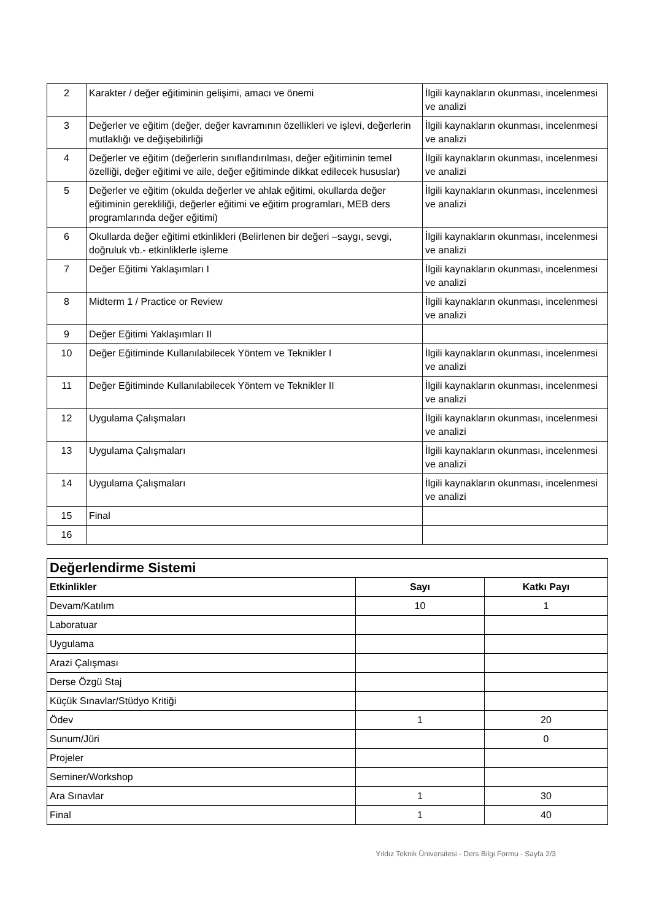| 2 | Karakter / değer eğitiminin gelişimi, amacı ve önemi | İlgili kaynakların okunması, incelenmesi ve analizi |
| 3 | Değerler ve eğitim (değer, değer kavramının özellikleri ve işlevi, değerlerin mutlaklığı ve değişebilirliği | İlgili kaynakların okunması, incelenmesi ve analizi |
| 4 | Değerler ve eğitim (değerlerin sınıflandırılması, değer eğitiminin temel özelliği, değer eğitimi ve aile, değer eğitiminde dikkat edilecek hususlar) | İlgili kaynakların okunması, incelenmesi ve analizi |
| 5 | Değerler ve eğitim (okulda değerler ve ahlak eğitimi, okullarda değer eğitiminin gerekliliği, değerler eğitimi ve eğitim programları, MEB ders programlarında değer eğitimi) | İlgili kaynakların okunması, incelenmesi ve analizi |
| 6 | Okullarda değer eğitimi etkinlikleri (Belirlenen bir değeri –saygı, sevgi, doğruluk vb.- etkinliklerle işleme | İlgili kaynakların okunması, incelenmesi ve analizi |
| 7 | Değer Eğitimi Yaklaşımları I | İlgili kaynakların okunması, incelenmesi ve analizi |
| 8 | Midterm 1 / Practice or Review | İlgili kaynakların okunması, incelenmesi ve analizi |
| 9 | Değer Eğitimi Yaklaşımları II | |
| 10 | Değer Eğitiminde Kullanılabilecek Yöntem ve Teknikler I | İlgili kaynakların okunması, incelenmesi ve analizi |
| 11 | Değer Eğitiminde Kullanılabilecek Yöntem ve Teknikler II | İlgili kaynakların okunması, incelenmesi ve analizi |
| 12 | Uygulama Çalışmaları | İlgili kaynakların okunması, incelenmesi ve analizi |
| 13 | Uygulama Çalışmaları | İlgili kaynakların okunması, incelenmesi ve analizi |
| 14 | Uygulama Çalışmaları | İlgili kaynakların okunması, incelenmesi ve analizi |
| 15 | Final | |
| 16 | | |
| Değerlendirme Sistemi | | |
| Etkinlikler | Sayı | Katkı Payı |
| Devam/Katılım | 10 | 1 |
| Laboratuar | | |
| Uygulama | | |
| Arazi Çalışması | | |
| Derse Özgü Staj | | |
| Küçük Sınavlar/Stüdyo Kritiği | | |
| Ödev | 1 | 20 |
| Sunum/Jüri | | 0 |
| Projeler | | |
| Seminer/Workshop | | |
| Ara Sınavlar | 1 | 30 |
| Final | 1 | 40 |
Yıldız Teknik Üniversitesi - Ders Bilgi Formu - Sayfa 2/3